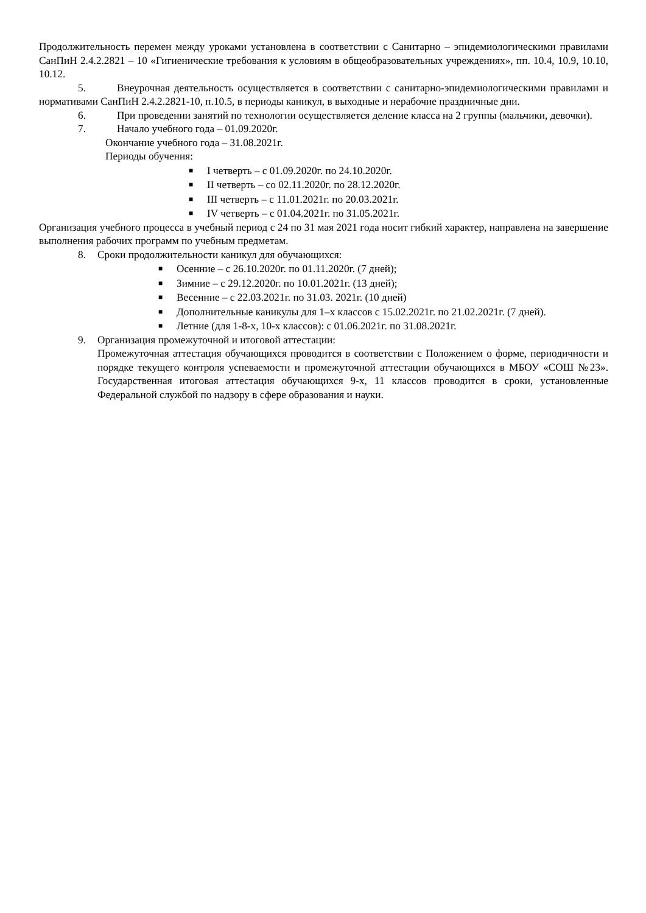Продолжительность перемен между уроками установлена в соответствии с Санитарно – эпидемиологическими правилами СанПиН 2.4.2.2821 – 10 «Гигиенические требования к условиям в общеобразовательных учреждениях», пп. 10.4, 10.9, 10.10, 10.12.
5. Внеурочная деятельность осуществляется в соответствии с санитарно-эпидемиологическими правилами и нормативами СанПиН 2.4.2.2821-10, п.10.5, в периоды каникул, в выходные и нерабочие праздничные дни.
6. При проведении занятий по технологии осуществляется деление класса на 2 группы (мальчики, девочки).
7. Начало учебного года – 01.09.2020г.
Окончание учебного года – 31.08.2021г.
Периоды обучения:
■ I четверть – с 01.09.2020г. по 24.10.2020г.
■ II четверть – со 02.11.2020г. по 28.12.2020г.
■ III четверть – с 11.01.2021г. по 20.03.2021г.
■ IV четверть – с 01.04.2021г. по 31.05.2021г.
Организация учебного процесса в учебный период с 24 по 31 мая 2021 года носит гибкий характер, направлена на завершение выполнения рабочих программ по учебным предметам.
8. Сроки продолжительности каникул для обучающихся:
■ Осенние – с 26.10.2020г. по 01.11.2020г. (7 дней);
■ Зимние – с 29.12.2020г. по 10.01.2021г. (13 дней);
■ Весенние – с 22.03.2021г. по 31.03. 2021г. (10 дней)
■ Дополнительные каникулы для 1–х классов с 15.02.2021г. по 21.02.2021г. (7 дней).
■ Летние (для 1-8-х, 10-х классов): с 01.06.2021г. по 31.08.2021г.
9. Организация промежуточной и итоговой аттестации:
Промежуточная аттестация обучающихся проводится в соответствии с Положением о форме, периодичности и порядке текущего контроля успеваемости и промежуточной аттестации обучающихся в МБОУ «СОШ №23». Государственная итоговая аттестация обучающихся 9-х, 11 классов проводится в сроки, установленные Федеральной службой по надзору в сфере образования и науки.